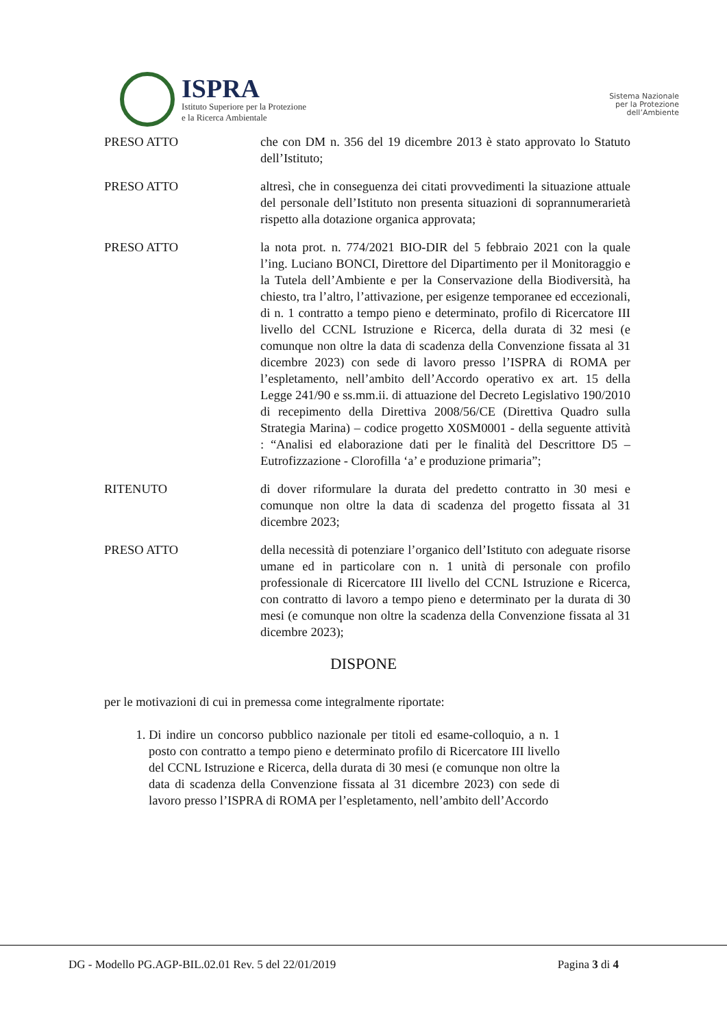ISPRA
Istituto Superiore per la Protezione
e la Ricerca Ambientale
Sistema Nazionale
per la Protezione
dell’Ambiente
PRESO ATTO che con DM n. 356 del 19 dicembre 2013 è stato approvato lo Statuto dell’Istituto;
PRESO ATTO altresì, che in conseguenza dei citati provvedimenti la situazione attuale del personale dell’Istituto non presenta situazioni di soprannumerarietà rispetto alla dotazione organica approvata;
PRESO ATTO la nota prot. n. 774/2021 BIO-DIR del 5 febbraio 2021 con la quale l’ing. Luciano BONCI, Direttore del Dipartimento per il Monitoraggio e la Tutela dell’Ambiente e per la Conservazione della Biodiversità, ha chiesto, tra l’altro, l’attivazione, per esigenze temporanee ed eccezionali, di n. 1 contratto a tempo pieno e determinato, profilo di Ricercatore III livello del CCNL Istruzione e Ricerca, della durata di 32 mesi (e comunque non oltre la data di scadenza della Convenzione fissata al 31 dicembre 2023) con sede di lavoro presso l’ISPRA di ROMA per l’espletamento, nell’ambito dell’Accordo operativo ex art. 15 della Legge 241/90 e ss.mm.ii. di attuazione del Decreto Legislativo 190/2010 di recepimento della Direttiva 2008/56/CE (Direttiva Quadro sulla Strategia Marina) – codice progetto X0SM0001 - della seguente attività : “Analisi ed elaborazione dati per le finalità del Descrittore D5 – Eutrofizzazione - Clorofilla ‘a’ e produzione primaria”;
RITENUTO di dover riformulare la durata del predetto contratto in 30 mesi e comunque non oltre la data di scadenza del progetto fissata al 31 dicembre 2023;
PRESO ATTO della necessità di potenziare l’organico dell’Istituto con adeguate risorse umane ed in particolare con n. 1 unità di personale con profilo professionale di Ricercatore III livello del CCNL Istruzione e Ricerca, con contratto di lavoro a tempo pieno e determinato per la durata di 30 mesi (e comunque non oltre la scadenza della Convenzione fissata al 31 dicembre 2023);
DISPONE
per le motivazioni di cui in premessa come integralmente riportate:
1. Di indire un concorso pubblico nazionale per titoli ed esame-colloquio, a n. 1 posto con contratto a tempo pieno e determinato profilo di Ricercatore III livello del CCNL Istruzione e Ricerca, della durata di 30 mesi (e comunque non oltre la data di scadenza della Convenzione fissata al 31 dicembre 2023) con sede di lavoro presso l’ISPRA di ROMA per l’espletamento, nell’ambito dell’Accordo
DG - Modello PG.AGP-BIL.02.01 Rev. 5 del 22/01/2019 Pagina 3 di 4